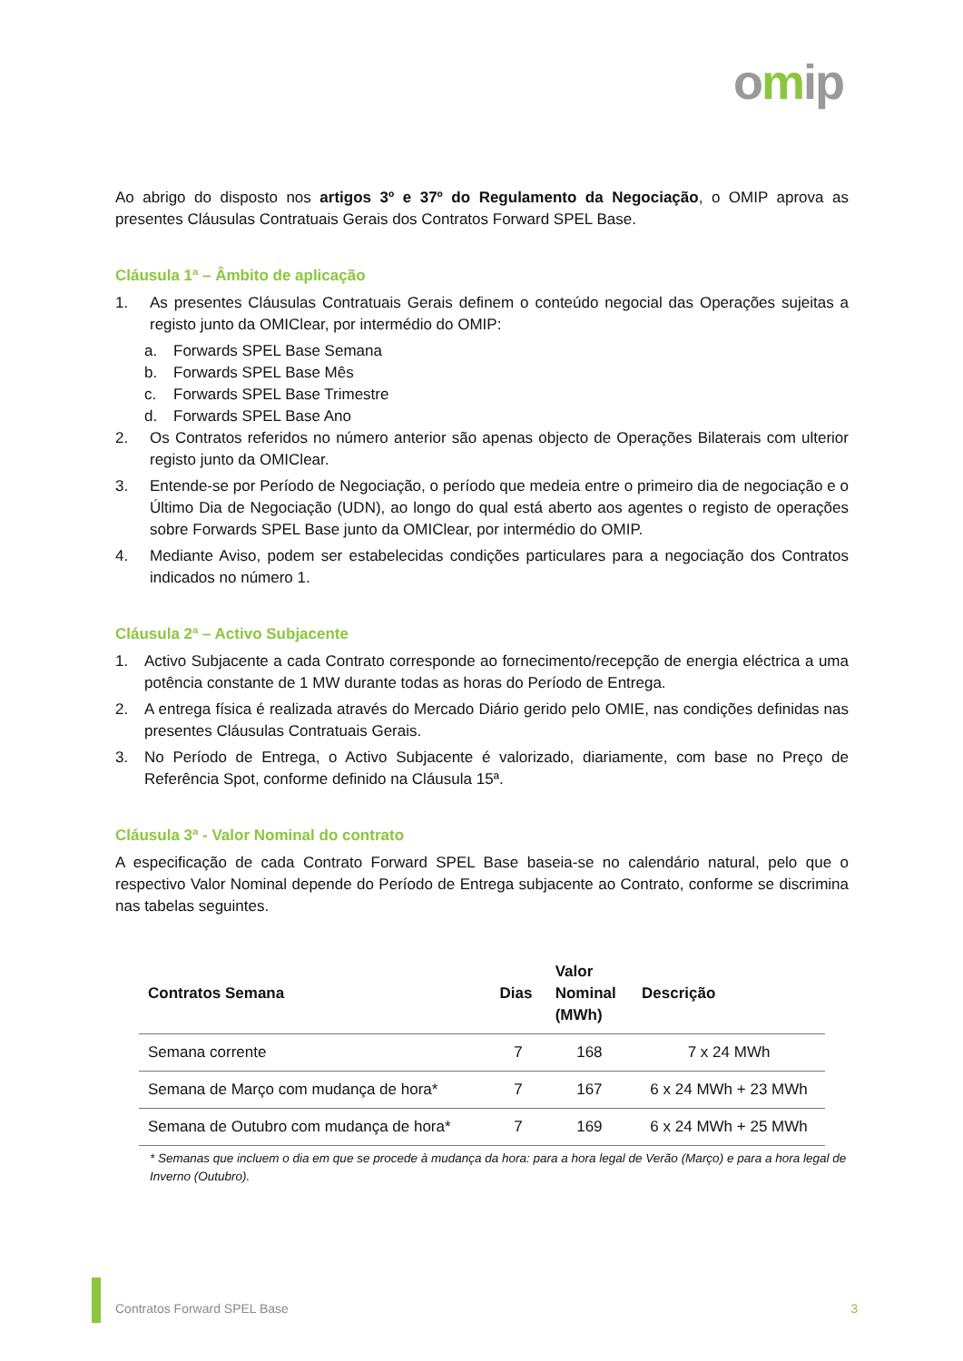omip
Ao abrigo do disposto nos artigos 3º e 37º do Regulamento da Negociação, o OMIP aprova as presentes Cláusulas Contratuais Gerais dos Contratos Forward SPEL Base.
Cláusula 1ª – Âmbito de aplicação
1. As presentes Cláusulas Contratuais Gerais definem o conteúdo negocial das Operações sujeitas a registo junto da OMIClear, por intermédio do OMIP:
a. Forwards SPEL Base Semana
b. Forwards SPEL Base Mês
c. Forwards SPEL Base Trimestre
d. Forwards SPEL Base Ano
2. Os Contratos referidos no número anterior são apenas objecto de Operações Bilaterais com ulterior registo junto da OMIClear.
3. Entende-se por Período de Negociação, o período que medeia entre o primeiro dia de negociação e o Último Dia de Negociação (UDN), ao longo do qual está aberto aos agentes o registo de operações sobre Forwards SPEL Base junto da OMIClear, por intermédio do OMIP.
4. Mediante Aviso, podem ser estabelecidas condições particulares para a negociação dos Contratos indicados no número 1.
Cláusula 2ª – Activo Subjacente
1. Activo Subjacente a cada Contrato corresponde ao fornecimento/recepção de energia eléctrica a uma potência constante de 1 MW durante todas as horas do Período de Entrega.
2. A entrega física é realizada através do Mercado Diário gerido pelo OMIE, nas condições definidas nas presentes Cláusulas Contratuais Gerais.
3. No Período de Entrega, o Activo Subjacente é valorizado, diariamente, com base no Preço de Referência Spot, conforme definido na Cláusula 15ª.
Cláusula 3ª - Valor Nominal do contrato
A especificação de cada Contrato Forward SPEL Base baseia-se no calendário natural, pelo que o respectivo Valor Nominal depende do Período de Entrega subjacente ao Contrato, conforme se discrimina nas tabelas seguintes.
| Contratos Semana | Dias | Valor Nominal (MWh) | Descrição |
| --- | --- | --- | --- |
| Semana corrente | 7 | 168 | 7 x 24 MWh |
| Semana de Março com mudança de hora* | 7 | 167 | 6 x 24 MWh + 23 MWh |
| Semana de Outubro com mudança de hora* | 7 | 169 | 6 x 24 MWh + 25 MWh |
* Semanas que incluem o dia em que se procede à mudança da hora: para a hora legal de Verão (Março) e para a hora legal de Inverno (Outubro).
Contratos Forward SPEL Base 3